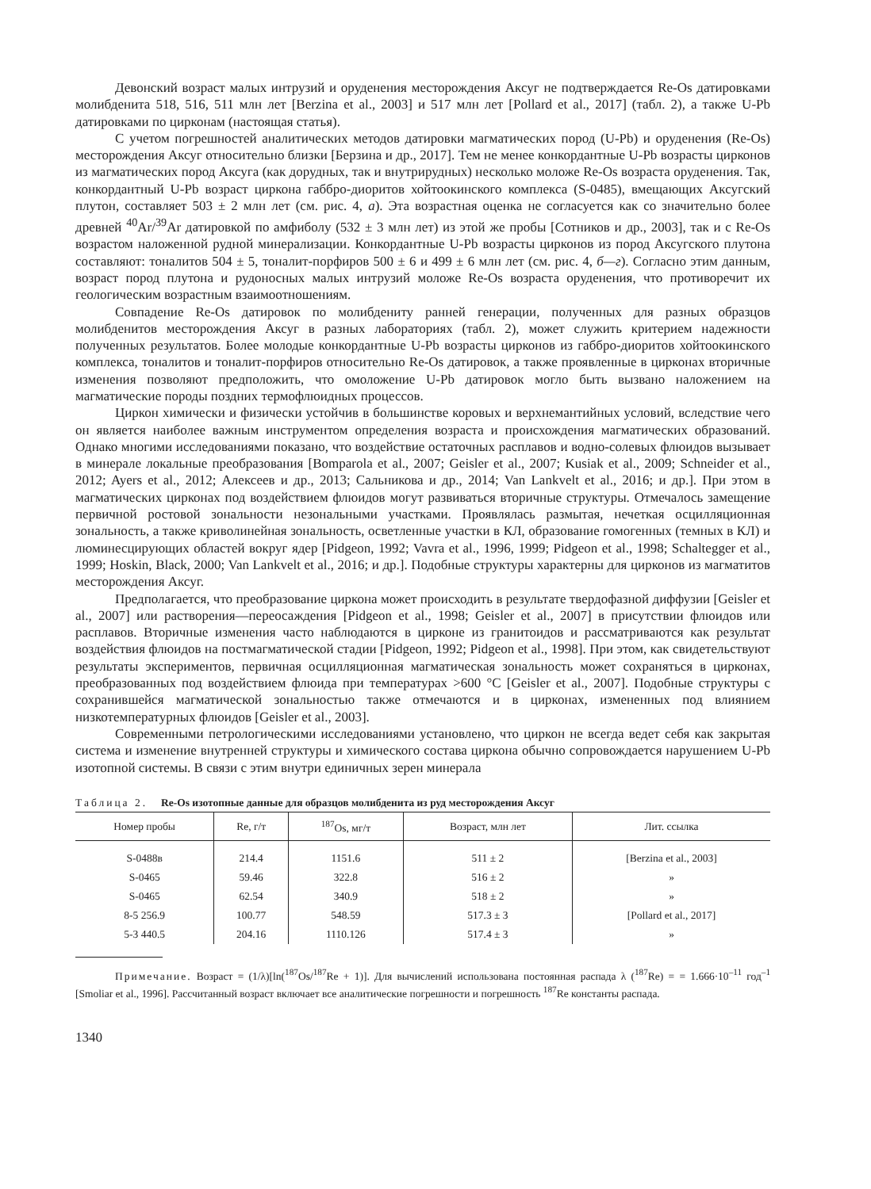Девонский возраст малых интрузий и оруденения месторождения Аксуг не подтверждается Re-Os датировками молибденита 518, 516, 511 млн лет [Berzina et al., 2003] и 517 млн лет [Pollard et al., 2017] (табл. 2), а также U-Pb датировками по цирконам (настоящая статья).
С учетом погрешностей аналитических методов датировки магматических пород (U-Pb) и оруденения (Re-Os) месторождения Аксуг относительно близки [Берзина и др., 2017]. Тем не менее конкордантные U-Pb возрасты цирконов из магматических пород Аксуга (как дорудных, так и внутрирудных) несколько моложе Re-Os возраста оруденения. Так, конкордантный U-Pb возраст циркона габбро-диоритов хойтоокинского комплекса (S-0485), вмещающих Аксугский плутон, составляет 503 ± 2 млн лет (см. рис. 4, а). Эта возрастная оценка не согласуется как со значительно более древней <sup>40</sup>Ar/<sup>39</sup>Ar датировкой по амфиболу (532 ± 3 млн лет) из этой же пробы [Сотников и др., 2003], так и с Re-Os возрастом наложенной рудной минерализации. Конкордантные U-Pb возрасты цирконов из пород Аксугского плутона составляют: тоналитов 504 ± 5, тоналит-порфиров 500 ± 6 и 499 ± 6 млн лет (см. рис. 4, б—г). Согласно этим данным, возраст пород плутона и рудоносных малых интрузий моложе Re-Os возраста оруденения, что противоречит их геологическим возрастным взаимоотношениям.
Совпадение Re-Os датировок по молибдениту ранней генерации, полученных для разных образцов молибденитов месторождения Аксуг в разных лабораториях (табл. 2), может служить критерием надежности полученных результатов. Более молодые конкордантные U-Pb возрасты цирконов из габбро-диоритов хойтоокинского комплекса, тоналитов и тоналит-порфиров относительно Re-Os датировок, а также проявленные в цирконах вторичные изменения позволяют предположить, что омоложение U-Pb датировок могло быть вызвано наложением на магматические породы поздних термофлюидных процессов.
Циркон химически и физически устойчив в большинстве коровых и верхнемантийных условий, вследствие чего он является наиболее важным инструментом определения возраста и происхождения магматических образований. Однако многими исследованиями показано, что воздействие остаточных расплавов и водно-солевых флюидов вызывает в минерале локальные преобразования [Bomparola et al., 2007; Geisler et al., 2007; Kusiak et al., 2009; Schneider et al., 2012; Ayers et al., 2012; Алексеев и др., 2013; Сальникова и др., 2014; Van Lankvelt et al., 2016; и др.]. При этом в магматических цирконах под воздействием флюидов могут развиваться вторичные структуры. Отмечалось замещение первичной ростовой зональности незональными участками. Проявлялась размытая, нечеткая осцилляционная зональность, а также криволинейная зональность, осветленные участки в КЛ, образование гомогенных (темных в КЛ) и люминесцирующих областей вокруг ядер [Pidgeon, 1992; Vavra et al., 1996, 1999; Pidgeon et al., 1998; Schaltegger et al., 1999; Hoskin, Black, 2000; Van Lankvelt et al., 2016; и др.]. Подобные структуры характерны для цирконов из магматитов месторождения Аксуг.
Предполагается, что преобразование циркона может происходить в результате твердофазной диффузии [Geisler et al., 2007] или растворения—переосаждения [Pidgeon et al., 1998; Geisler et al., 2007] в присутствии флюидов или расплавов. Вторичные изменения часто наблюдаются в цирконе из гранитоидов и рассматриваются как результат воздействия флюидов на постмагматической стадии [Pidgeon, 1992; Pidgeon et al., 1998]. При этом, как свидетельствуют результаты экспериментов, первичная осцилляционная магматическая зональность может сохраняться в цирконах, преобразованных под воздействием флюида при температурах >600 °C [Geisler et al., 2007]. Подобные структуры с сохранившейся магматической зональностью также отмечаются и в цирконах, измененных под влиянием низкотемпературных флюидов [Geisler et al., 2003].
Современными петрологическими исследованиями установлено, что циркон не всегда ведет себя как закрытая система и изменение внутренней структуры и химического состава циркона обычно сопровождается нарушением U-Pb изотопной системы. В связи с этим внутри единичных зерен минерала
Таблица 2. Re-Os изотопные данные для образцов молибденита из руд месторождения Аксуг
| Номер пробы | Re, г/т | <sup>187</sup>Os, мг/т | Возраст, млн лет | Лит. ссылка |
| --- | --- | --- | --- | --- |
| S-0488в | 214.4 | 1151.6 | 511 ± 2 | [Berzina et al., 2003] |
| S-0465 | 59.46 | 322.8 | 516 ± 2 | » |
| S-0465 | 62.54 | 340.9 | 518 ± 2 | » |
| 8-5 256.9 | 100.77 | 548.59 | 517.3 ± 3 | [Pollard et al., 2017] |
| 5-3 440.5 | 204.16 | 1110.126 | 517.4 ± 3 | » |
Примечание. Возраст = (1/λ)[ln(<sup>187</sup>Os/<sup>187</sup>Re + 1)]. Для вычислений использована постоянная распада λ (<sup>187</sup>Re) = = 1.666·10<sup>–11</sup> год<sup>–1</sup> [Smoliar et al., 1996]. Рассчитанный возраст включает все аналитические погрешности и погрешность <sup>187</sup>Re константы распада.
1340